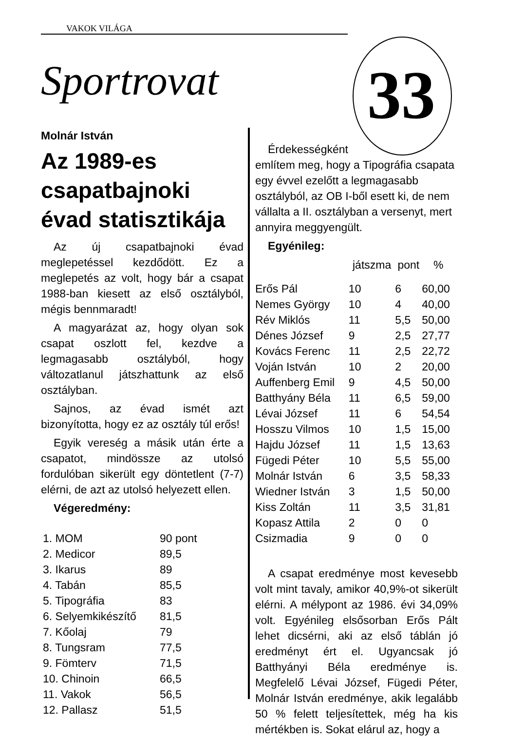VAKOK VILÁGA
Sportrovat 33
Molnár István
Az 1989-es csapatbajnoki évad statisztikája
Az új csapatbajnoki évad meglepetéssel kezdődött. Ez a meglepetés az volt, hogy bár a csapat 1988-ban kiesett az első osztályból, mégis bennmaradt!
A magyarázat az, hogy olyan sok csapat oszlott fel, kezdve a legmagasabb osztályból, hogy változatlanul játszhattunk az első osztályban.
Sajnos, az évad ismét azt bizonyította, hogy ez az osztály túl erős!
Egyik vereség a másik után érte a csapatot, mindössze az utolsó fordulóban sikerült egy döntetlent (7-7) elérni, de azt az utolsó helyezett ellen.
Végeredmény:
| 1. MOM | 90 pont |
| 2. Medicor | 89,5 |
| 3. Ikarus | 89 |
| 4. Tabán | 85,5 |
| 5. Tipográfia | 83 |
| 6. Selyemkikészítő | 81,5 |
| 7. Kőolaj | 79 |
| 8. Tungsram | 77,5 |
| 9. Fömterv | 71,5 |
| 10. Chinoin | 66,5 |
| 11. Vakok | 56,5 |
| 12. Pallasz | 51,5 |
Érdekességként
említem meg, hogy a Tipográfia csapata egy évvel ezelőtt a legmagasabb osztályból, az OB I-ből esett ki, de nem vállalta a II. osztályban a versenyt, mert annyira meggyengült.
Egyénileg:
| | játszma | pont | % |
| --- | --- | --- | --- |
| Erős Pál | 10 | 6 | 60,00 |
| Nemes György | 10 | 4 | 40,00 |
| Rév Miklós | 11 | 5,5 | 50,00 |
| Dénes József | 9 | 2,5 | 27,77 |
| Kovács Ferenc | 11 | 2,5 | 22,72 |
| Voján István | 10 | 2 | 20,00 |
| Auffenberg Emil | 9 | 4,5 | 50,00 |
| Batthyány Béla | 11 | 6,5 | 59,00 |
| Lévai József | 11 | 6 | 54,54 |
| Hosszu Vilmos | 10 | 1,5 | 15,00 |
| Hajdu József | 11 | 1,5 | 13,63 |
| Fügedi Péter | 10 | 5,5 | 55,00 |
| Molnár István | 6 | 3,5 | 58,33 |
| Wiedner István | 3 | 1,5 | 50,00 |
| Kiss Zoltán | 11 | 3,5 | 31,81 |
| Kopasz Attila | 2 | 0 | 0 |
| Csizmadia | 9 | 0 | 0 |
A csapat eredménye most kevesebb volt mint tavaly, amikor 40,9%-ot sikerült elérni. A mélypont az 1986. évi 34,09% volt. Egyénileg elsősorban Erős Pált lehet dicsérni, aki az első táblán jó eredményt ért el. Ugyancsak jó Batthyányi Béla eredménye is. Megfelelő Lévai József, Fügedi Péter, Molnár István eredménye, akik legalább 50 % felett teljesítettek, még ha kis mértékben is. Sokat elárul az, hogy a